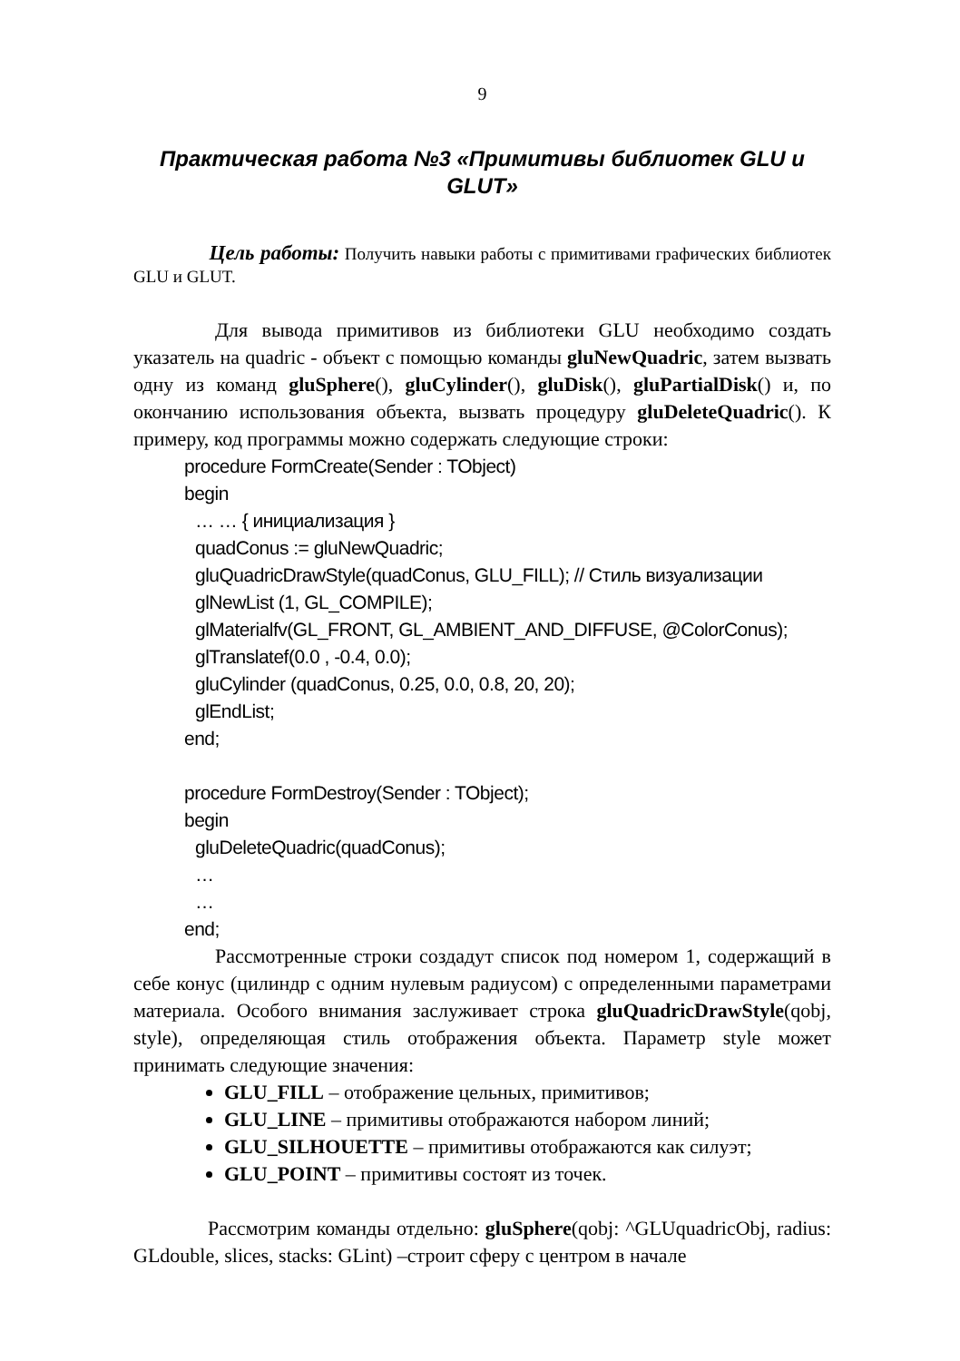9
Практическая работа №3 «Примитивы библиотек GLU и GLUT»
Цель работы: Получить навыки работы с примитивами графических библиотек GLU и GLUT.
Для вывода примитивов из библиотеки GLU необходимо создать указатель на quadric - объект с помощью команды gluNewQuadric, затем вызвать одну из команд gluSphere(), gluCylinder(), gluDisk(), gluPartialDisk() и, по окончанию использования объекта, вызвать процедуру gluDeleteQuadric(). К примеру, код программы можно содержать следующие строки:
procedure FormCreate(Sender : TObject)
begin
… … { инициализация }
quadConus := gluNewQuadric;
gluQuadricDrawStyle(quadConus, GLU_FILL); // Стиль визуализации
glNewList (1, GL_COMPILE);
glMaterialfv(GL_FRONT, GL_AMBIENT_AND_DIFFUSE, @ColorConus);
glTranslatef(0.0 , -0.4, 0.0);
gluCylinder (quadConus, 0.25, 0.0, 0.8, 20, 20);
glEndList;
end;
procedure FormDestroy(Sender : TObject);
begin
gluDeleteQuadric(quadConus);
…
…
end;
Рассмотренные строки создадут список под номером 1, содержащий в себе конус (цилиндр с одним нулевым радиусом) с определенными параметрами материала. Особого внимания заслуживает строка gluQuadricDrawStyle(qobj, style), определяющая стиль отображения объекта. Параметр style может принимать следующие значения:
GLU_FILL – отображение цельных, примитивов;
GLU_LINE – примитивы отображаются набором линий;
GLU_SILHOUETTE – примитивы отображаются как силуэт;
GLU_POINT – примитивы состоят из точек.
Рассмотрим команды отдельно: gluSphere(qobj: ^GLUquadricObj, radius: GLdouble, slices, stacks: GLint) –строит сферу с центром в начале